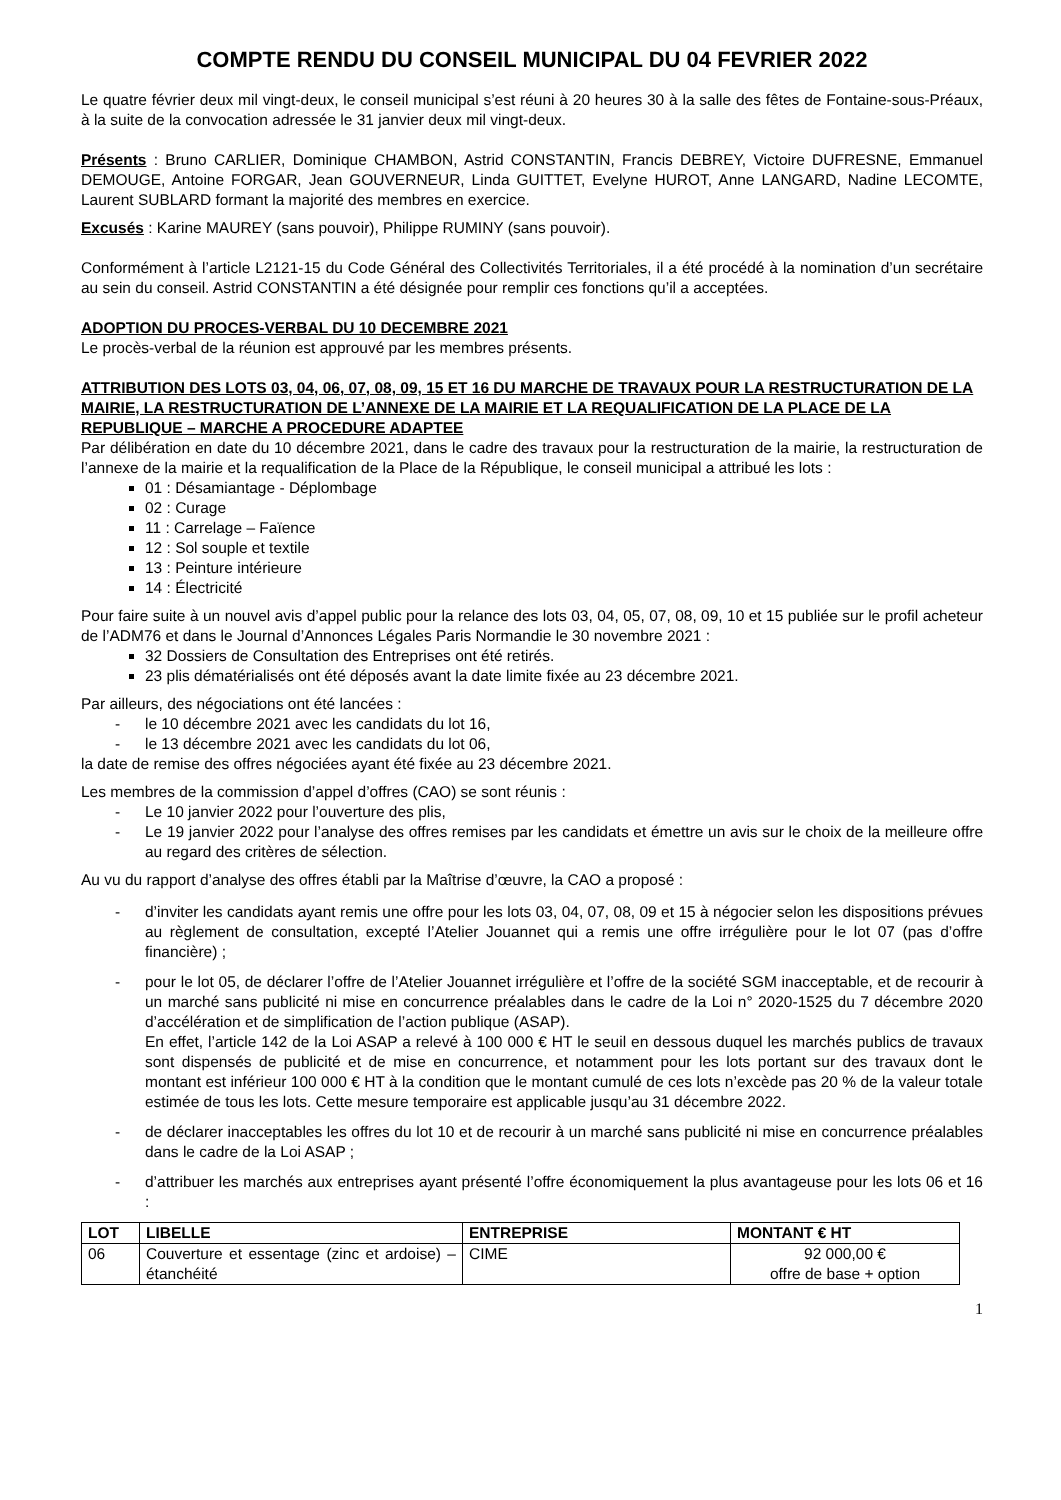COMPTE RENDU DU CONSEIL MUNICIPAL DU 04 FEVRIER 2022
Le quatre février deux mil vingt-deux, le conseil municipal s’est réuni à 20 heures 30 à la salle des fêtes de Fontaine-sous-Préaux, à la suite de la convocation adressée le 31 janvier deux mil vingt-deux.
Présents : Bruno CARLIER, Dominique CHAMBON, Astrid CONSTANTIN, Francis DEBREY, Victoire DUFRESNE, Emmanuel DEMOUGE, Antoine FORGAR, Jean GOUVERNEUR, Linda GUITTET, Evelyne HUROT, Anne LANGARD, Nadine LECOMTE, Laurent SUBLARD formant la majorité des membres en exercice.
Excusés : Karine MAUREY (sans pouvoir), Philippe RUMINY (sans pouvoir).
Conformément à l’article L2121-15 du Code Général des Collectivités Territoriales, il a été procédé à la nomination d’un secrétaire au sein du conseil. Astrid CONSTANTIN a été désignée pour remplir ces fonctions qu’il a acceptées.
ADOPTION DU PROCES-VERBAL DU 10 DECEMBRE 2021
Le procès-verbal de la réunion est approuvé par les membres présents.
ATTRIBUTION DES LOTS 03, 04, 06, 07, 08, 09, 15 ET 16 DU MARCHE DE TRAVAUX POUR LA RESTRUCTURATION DE LA MAIRIE, LA RESTRUCTURATION DE L’ANNEXE DE LA MAIRIE ET LA REQUALIFICATION DE LA PLACE DE LA REPUBLIQUE – MARCHE A PROCEDURE ADAPTEE
Par délibération en date du 10 décembre 2021, dans le cadre des travaux pour la restructuration de la mairie, la restructuration de l’annexe de la mairie et la requalification de la Place de la République, le conseil municipal a attribué les lots :
01 : Désamiantage - Déplombage
02 : Curage
11 : Carrelage – Faïence
12 : Sol souple et textile
13 : Peinture intérieure
14 : Électricité
Pour faire suite à un nouvel avis d’appel public pour la relance des lots 03, 04, 05, 07, 08, 09, 10 et 15 publiée sur le profil acheteur de l’ADM76 et dans le Journal d’Annonces Légales Paris Normandie le 30 novembre 2021 :
32 Dossiers de Consultation des Entreprises ont été retirés.
23 plis dématérialisés ont été déposés avant la date limite fixée au 23 décembre 2021.
Par ailleurs, des négociations ont été lancées :
- le 10 décembre 2021 avec les candidats du lot 16,
- le 13 décembre 2021 avec les candidats du lot 06,
la date de remise des offres négociées ayant été fixée au 23 décembre 2021.
Les membres de la commission d’appel d’offres (CAO) se sont réunis :
- Le 10 janvier 2022 pour l’ouverture des plis,
- Le 19 janvier 2022 pour l’analyse des offres remises par les candidats et émettre un avis sur le choix de la meilleure offre au regard des critères de sélection.
Au vu du rapport d’analyse des offres établi par la Maîtrise d’œuvre, la CAO a proposé :
- d’inviter les candidats ayant remis une offre pour les lots 03, 04, 07, 08, 09 et 15 à négocier selon les dispositions prévues au règlement de consultation, excepté l’Atelier Jouannet qui a remis une offre irrégulière pour le lot 07 (pas d’offre financière) ;
- pour le lot 05, de déclarer l’offre de l’Atelier Jouannet irrégulière et l’offre de la société SGM inacceptable, et de recourir à un marché sans publicité ni mise en concurrence préalables dans le cadre de la Loi n° 2020-1525 du 7 décembre 2020 d’accélération et de simplification de l’action publique (ASAP).
En effet, l’article 142 de la Loi ASAP a relevé à 100 000 € HT le seuil en dessous duquel les marchés publics de travaux sont dispensés de publicité et de mise en concurrence, et notamment pour les lots portant sur des travaux dont le montant est inférieur 100 000 € HT à la condition que le montant cumulé de ces lots n’excède pas 20 % de la valeur totale estimée de tous les lots. Cette mesure temporaire est applicable jusqu’au 31 décembre 2022.
- de déclarer inacceptables les offres du lot 10 et de recourir à un marché sans publicité ni mise en concurrence préalables dans le cadre de la Loi ASAP ;
- d’attribuer les marchés aux entreprises ayant présenté l’offre économiquement la plus avantageuse pour les lots 06 et 16 :
| LOT | LIBELLE | ENTREPRISE | MONTANT € HT |
| --- | --- | --- | --- |
| 06 | Couverture et essentage (zinc et ardoise) – étanchéité | CIME | 92 000,00 € offre de base + option |
1